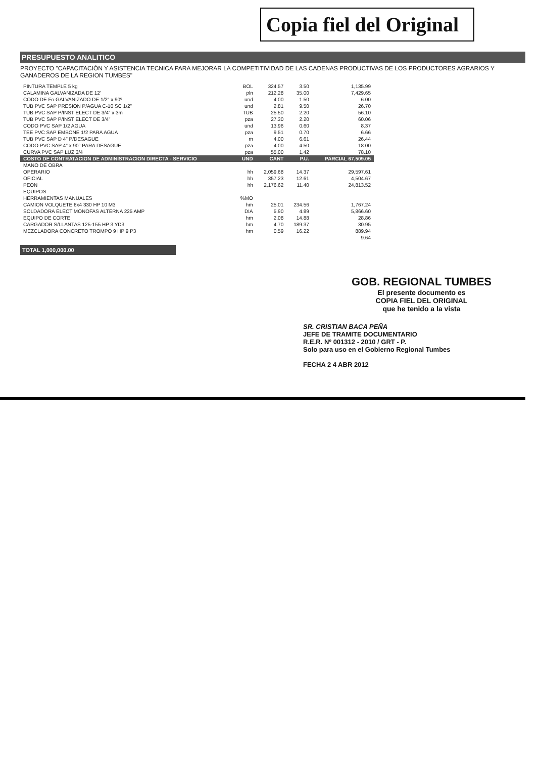Copia fiel del Original
PRESUPUESTO ANALITICO
PROYECTO "CAPACITACIÓN Y ASISTENCIA TECNICA PARA MEJORAR LA COMPETITIVIDAD DE LAS CADENAS PRODUCTIVAS DE LOS PRODUCTORES AGRARIOS Y GANADEROS DE LA REGION TUMBES"
| PINTURA TEMPLE 5 kg | BOL | 324.57 | 3.50 | 1,135.99 |
| CALAMINA GALVANIZADA DE 12' | pln | 212.28 | 35.00 | 7,429.65 |
| CODO DE Fo GALVANIZADO DE 1/2" x 90º | und | 4.00 | 1.50 | 6.00 |
| TUB PVC SAP PRESION P/AGUA C-10 SC 1/2" | und | 2.81 | 9.50 | 26.70 |
| TUB PVC SAP P/INST ELECT DE 3/4" x 3m | TUB | 25.50 | 2.20 | 56.10 |
| TUB PVC SAP P/INST ELECT DE 3/4" | pza | 27.30 | 2.20 | 60.06 |
| CODO PVC SAP 1/2 AGUA | und | 13.96 | 0.60 | 8.37 |
| TEE PVC SAP EMBONE 1/2 PARA AGUA | pza | 9.51 | 0.70 | 6.66 |
| TUB PVC SAP D 4" P/DESAGUE | m | 4.00 | 6.61 | 26.44 |
| CODO PVC SAP 4" x 90° PARA DESAGUE | pza | 4.00 | 4.50 | 18.00 |
| CURVA PVC SAP LUZ 3/4 | pza | 55.00 | 1.42 | 78.10 |
| COSTO DE CONTRATACION DE ADMINISTRACION DIRECTA - SERVICIO | UND | CANT | P.U. | PARCIAL 67,509.05 |
| MANO DE OBRA | | | | |
| OPERARIO | hh | 2,059.68 | 14.37 | 29,597.61 |
| OFICIAL | hh | 357.23 | 12.61 | 4,504.67 |
| PEON | hh | 2,176.62 | 11.40 | 24,813.52 |
| EQUIPOS | | | | |
| HERRAMIENTAS MANUALES | %MO | | | |
| CAMION VOLQUETE 6x4 330 HP 10 M3 | hm | 25.01 | 234.56 | 1,767.24 |
| SOLDADORA ELECT MONOFAS ALTERNA 225 AMP | DIA | 5.90 | 4.89 | 5,866.60 |
| EQUIPO DE CORTE | hm | 2.08 | 14.88 | 28.86 |
| CARGADOR S/LLANTAS 125-155 HP 3 YD3 | hm | 4.70 | 189.37 | 30.95 |
| MEZCLADORA CONCRETO TROMPO 9 HP 9 P3 | hm | 0.59 | 16.22 | 889.94 |
| | | | | 9.64 |
TOTAL 1,000,000.00
GOB. REGIONAL TUMBES
El presente documento es
COPIA FIEL DEL ORIGINAL
que he tenido a la vista
SR. CRISTIAN BACA PEÑA
JEFE DE TRAMITE DOCUMENTARIO
R.E.R. Nº 001312 - 2010 / GRT - P.
Solo para uso en el Gobierno Regional Tumbes
FECHA 2 4 ABR 2012